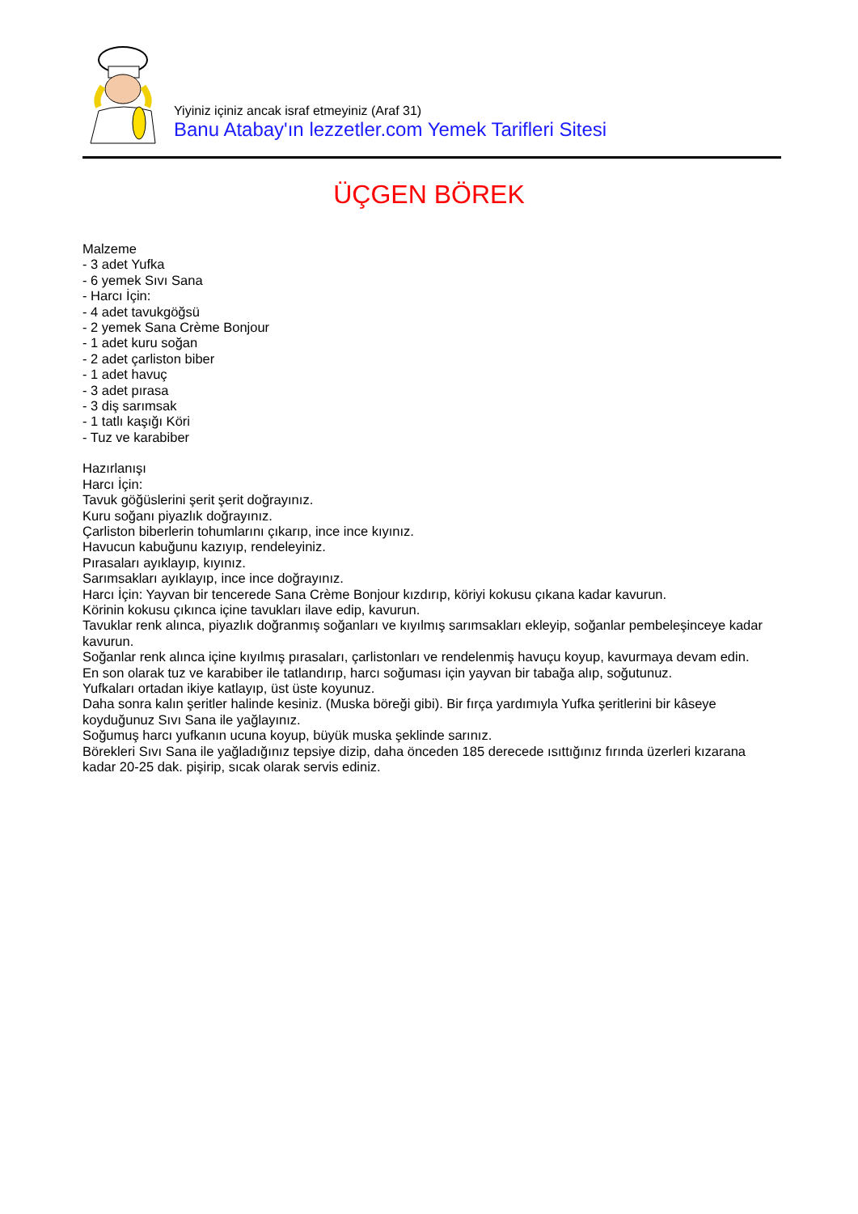Yiyiniz içiniz ancak israf etmeyiniz (Araf 31)
Banu Atabay'ın lezzetler.com Yemek Tarifleri Sitesi
ÜÇGEN BÖREK
Malzeme
- 3 adet Yufka
- 6 yemek Sıvı Sana
- Harcı İçin:
- 4 adet tavukgöğsü
- 2 yemek Sana Crème Bonjour
- 1 adet kuru soğan
- 2 adet çarliston biber
- 1 adet havuç
- 3 adet pırasa
- 3 diş sarımsak
- 1 tatlı kaşığı Köri
- Tuz ve karabiber
Hazırlanışı
Harcı İçin:
Tavuk göğüslerini şerit şerit doğrayınız.
Kuru soğanı piyazlık doğrayınız.
Çarliston biberlerin tohumlarını çıkarıp, ince ince kıyınız.
Havucun kabuğunu kazıyıp, rendeleyiniz.
Pırasaları ayıklayıp, kıyınız.
Sarımsakları ayıklayıp, ince ince doğrayınız.
Harcı İçin: Yayvan bir tencerede Sana Crème Bonjour kızdırıp, köriyi kokusu çıkana kadar kavurun.
Körinin kokusu çıkınca içine tavukları ilave edip, kavurun.
Tavuklar renk alınca, piyazlık doğranmış soğanları ve kıyılmış sarımsakları ekleyip, soğanlar pembeleşinceye kadar kavurun.
Soğanlar renk alınca içine kıyılmış pırasaları, çarlistonları ve rendelenmiş havuçu koyup, kavurmaya devam edin.
En son olarak tuz ve karabiber ile tatlandırıp, harcı soğuması için yayvan bir tabağa alıp, soğutunuz.
Yufkaları ortadan ikiye katlayıp, üst üste koyunuz.
Daha sonra kalın şeritler halinde kesiniz. (Muska böreği gibi). Bir fırça yardımıyla Yufka şeritlerini bir kâseye koyduğunuz Sıvı Sana ile yağlayınız.
Soğumuş harcı yufkanın ucuna koyup, büyük muska şeklinde sarınız.
Börekleri Sıvı Sana ile yağladığınız tepsiye dizip, daha önceden 185 derecede ısıttığınız fırında üzerleri kızarana kadar 20-25 dak. pişirip, sıcak olarak servis ediniz.